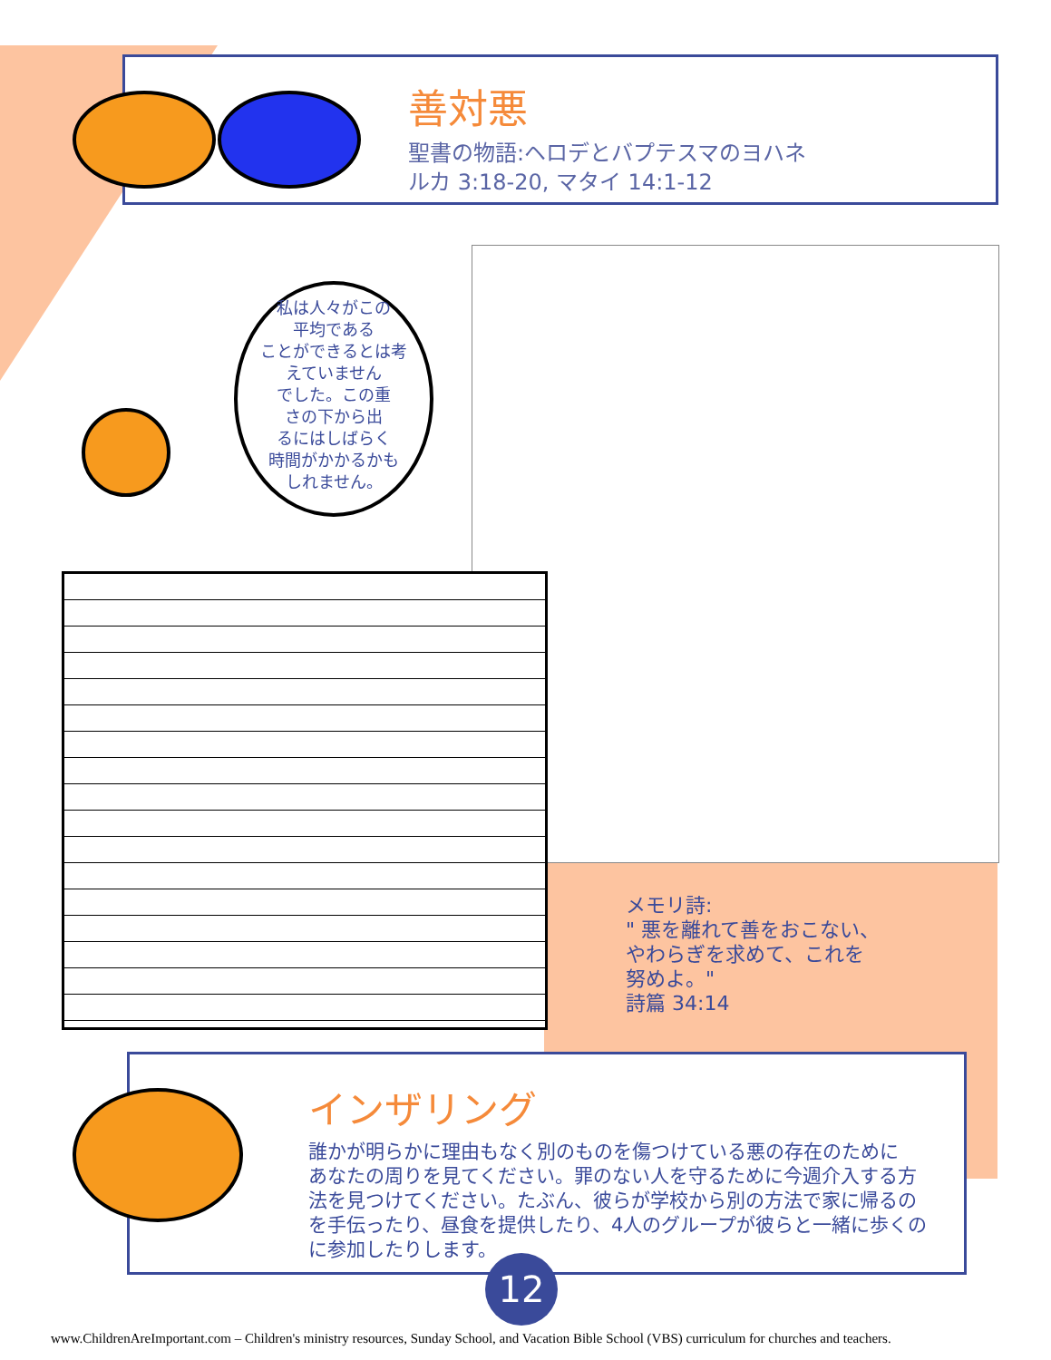善対悪
聖書の物語:ヘロデとバプテスマのヨハネ
ルカ 3:18-20, マタイ 14:1-12
私は人々がこの
平均である
ことができるとは考
えていません
でした。この重
さの下から出
るにはしばらく
時間がかかるかも
しれません。
メモリ詩:
" 悪を離れて善をおこない、
やわらぎを求めて、これを
努めよ。"
詩篇 34:14
インザリング
誰かが明らかに理由もなく別のものを傷つけている悪の存在のために
あなたの周りを見てください。罪のない人を守るために今週介入する方
法を見つけてください。たぶん、彼らが学校から別の方法で家に帰るの
を手伝ったり、昼食を提供したり、4人のグループが彼らと一緒に歩くの
に参加したりします。
12
www.ChildrenAreImportant.com – Children's ministry resources, Sunday School, and Vacation Bible School (VBS) curriculum for churches and teachers.